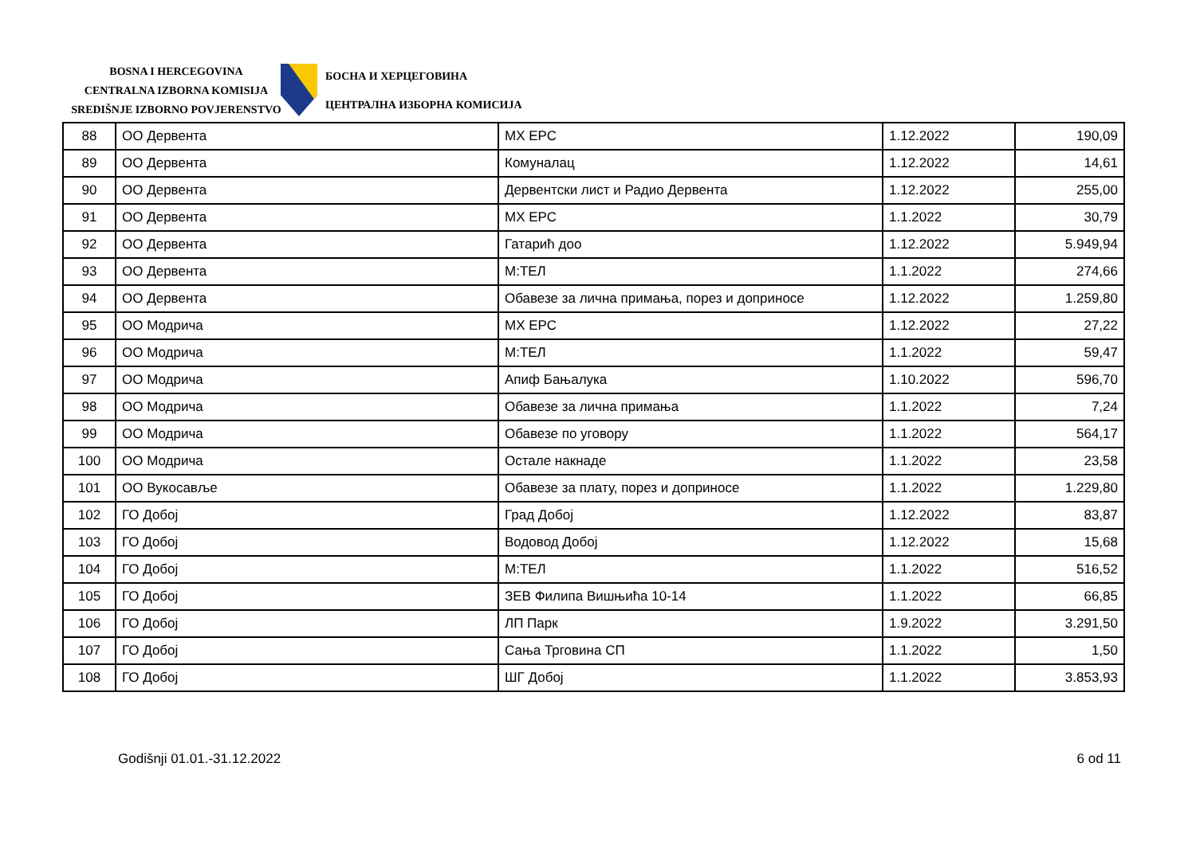BOSNA I HERCEGOVINA
CENTRALNA IZBORNA KOMISIJA
SREDIŠNJE IZBORNO POVJERENSTVO
БОСНА И ХЕРЦЕГОВИНА
ЦЕНТРАЛНА ИЗБОРНА КОМИСИЈА
| 88 | ОО Дервента | МХ ЕРС | 1.12.2022 | 190,09 |
| 89 | ОО Дервента | Комуналац | 1.12.2022 | 14,61 |
| 90 | ОО Дервента | Дервентски лист и Радио Дервента | 1.12.2022 | 255,00 |
| 91 | ОО Дервента | МХ ЕРС | 1.1.2022 | 30,79 |
| 92 | ОО Дервента | Гатарић доо | 1.12.2022 | 5.949,94 |
| 93 | ОО Дервента | М:ТЕЛ | 1.1.2022 | 274,66 |
| 94 | ОО Дервента | Обавезе за лична примања, порез и доприносе | 1.12.2022 | 1.259,80 |
| 95 | ОО Модрича | МХ ЕРС | 1.12.2022 | 27,22 |
| 96 | ОО Модрича | М:ТЕЛ | 1.1.2022 | 59,47 |
| 97 | ОО Модрича | Апиф Бањалука | 1.10.2022 | 596,70 |
| 98 | ОО Модрича | Обавезе за лична примања | 1.1.2022 | 7,24 |
| 99 | ОО Модрича | Обавезе по уговору | 1.1.2022 | 564,17 |
| 100 | ОО Модрича | Остале накнаде | 1.1.2022 | 23,58 |
| 101 | ОО Вукосавље | Обавезе за плату, порез и доприносе | 1.1.2022 | 1.229,80 |
| 102 | ГО Добој | Град Добој | 1.12.2022 | 83,87 |
| 103 | ГО Добој | Водовод Добој | 1.12.2022 | 15,68 |
| 104 | ГО Добој | М:ТЕЛ | 1.1.2022 | 516,52 |
| 105 | ГО Добој | ЗЕВ Филипа Вишњића 10-14 | 1.1.2022 | 66,85 |
| 106 | ГО Добој | ЛП Парк | 1.9.2022 | 3.291,50 |
| 107 | ГО Добој | Сања Трговина СП | 1.1.2022 | 1,50 |
| 108 | ГО Добој | ШГ Добој | 1.1.2022 | 3.853,93 |
Godišnji 01.01.-31.12.2022 6 od 11